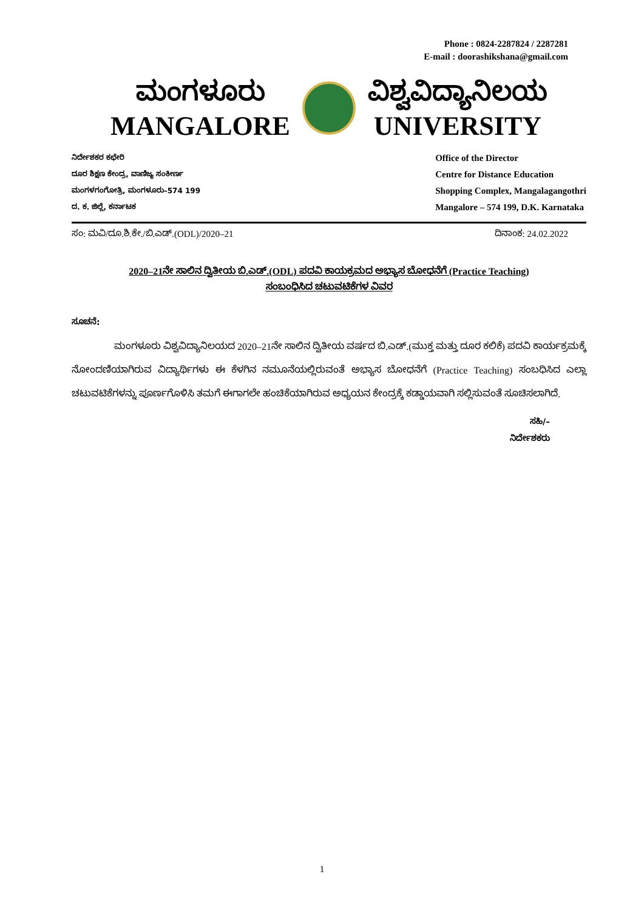Phone : 0824-2287824 / 2287281
E-mail : doorashikshana@gmail.com
ಮಂಗಳೂರು
MANGALORE
ವಿಶ್ವವಿದ್ಯಾನಿಲಯ
UNIVERSITY
ನಿರ್ದೇಶಕರ ಕಛೇರಿ
ದೂರ ಶಿಕ್ಷಣ ಕೇಂದ್ರ, ವಾಣಿಜ್ಯ ಸಂಕೀರ್ಣ
ಮಂಗಳಗಂಗೋತ್ರಿ, ಮಂಗಳೂರು–574 199
ದ. ಕ. ಜಿಲ್ಲೆ, ಕರ್ನಾಟಕ
Office of the Director
Centre for Distance Education
Shopping Complex, Mangalagangothri
Mangalore – 574 199, D.K. Karnataka
ಸಂ: ಮವಿ/ದೂ.ಶಿ.ಕೇ./ಬಿ.ಎಡ್.(ODL)/2020–21 ದಿನಾಂಕ: 24.02.2022
2020–21ನೇ ಸಾಲಿನ ದ್ವಿತೀಯ ಬಿ.ಎಡ್.(ODL) ಪದವಿ ಕಾಯಕ್ರಮದ ಅಭ್ಯಾಸ ಬೋಧನೆಗೆ (Practice Teaching)
ಸಂಬಂಧಿಸಿದ ಚಟುವಟಿಕೆಗಳ ವಿವರ
ಸೂಚನೆ:
ಮಂಗಳೂರು ವಿಶ್ವವಿದ್ಯಾನಿಲಯದ 2020–21ನೇ ಸಾಲಿನ ದ್ವಿತೀಯ ವರ್ಷದ ಬಿ.ಎಡ್.(ಮುಕ್ತ ಮತ್ತು ದೂರ ಕಲಿಕೆ) ಪದವಿ ಕಾರ್ಯಕ್ರಮಕ್ಕೆ ನೋಂದಣಿಯಾಗಿರುವ ವಿದ್ಯಾರ್ಥಿಗಳು ಈ ಕೆಳಗಿನ ನಮೂನೆಯಲ್ಲಿರುವಂತೆ ಅಭ್ಯಾಸ ಬೋಧನೆಗೆ (Practice Teaching) ಸಂಬಧಿಸಿದ ಎಲ್ಲಾ ಚಟುವಟಿಕೆಗಳನ್ನು ಪೂರ್ಣಗೊಳಿಸಿ ತಮಗೆ ಈಗಾಗಲೇ ಹಂಚಿಕೆಯಾಗಿರುವ ಅಧ್ಯಯನ ಕೇಂದ್ರಕ್ಕೆ ಕಡ್ಡಾಯವಾಗಿ ಸಲ್ಲಿಸುವಂತೆ ಸೂಚಿಸಲಾಗಿದೆ.
ಸಹಿ/–
ನಿರ್ದೇಶಕರು
1